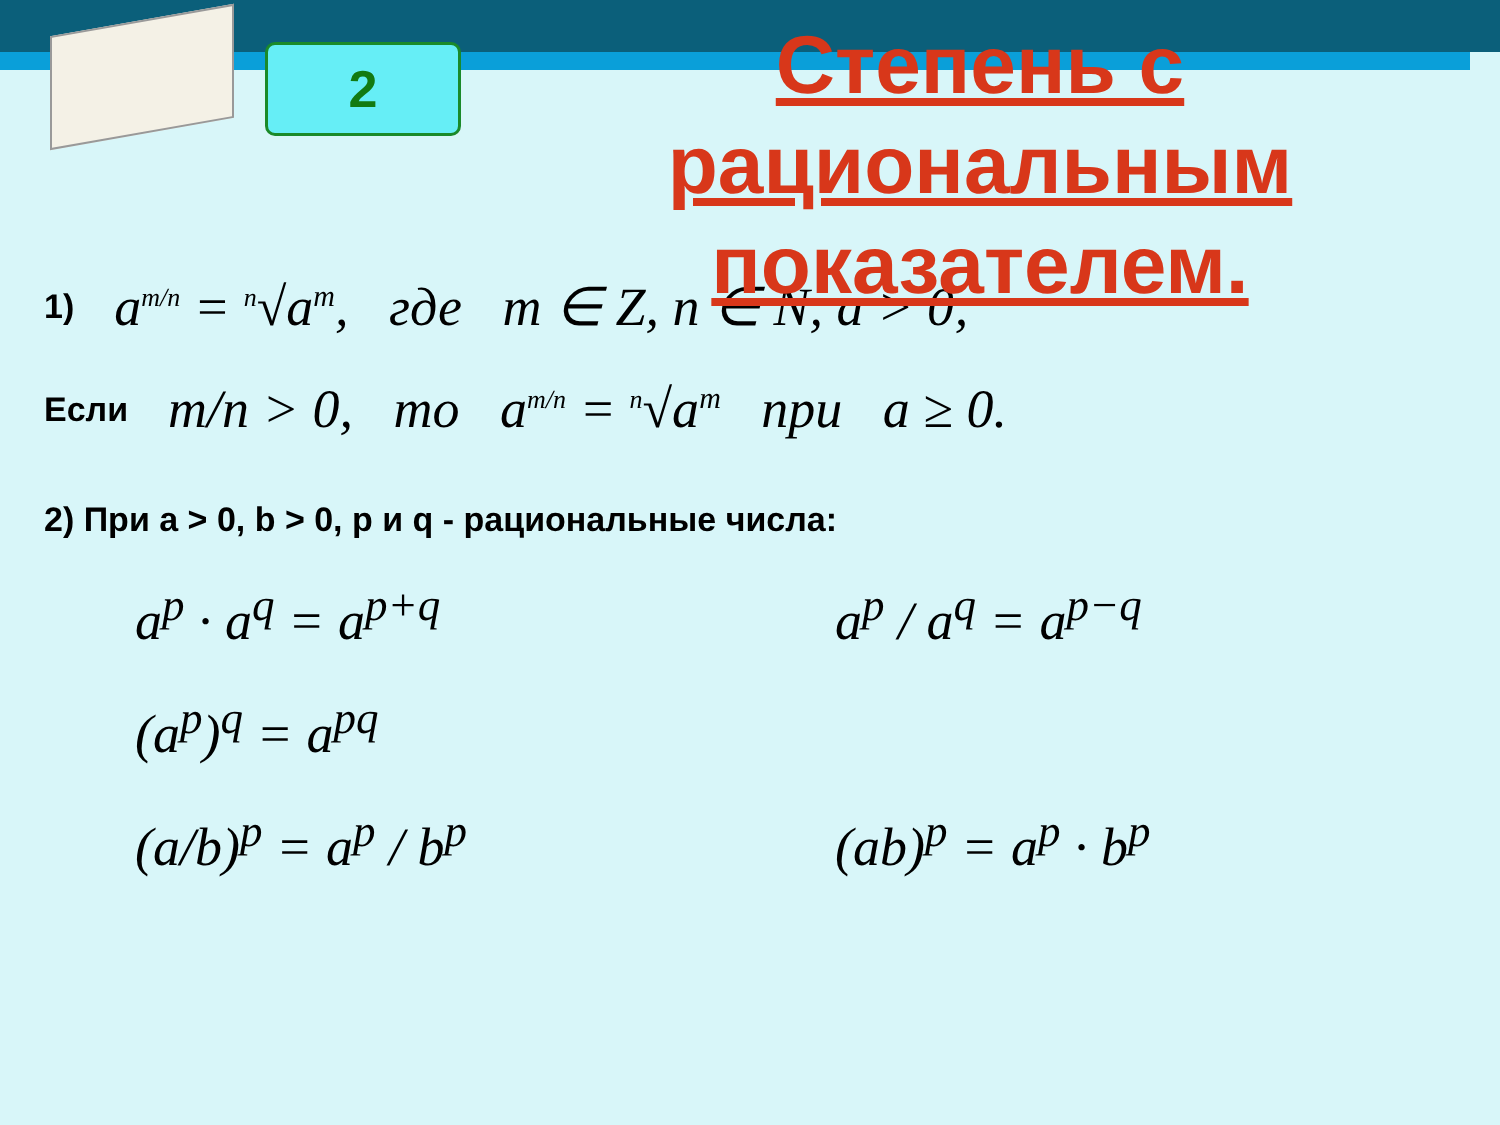2
Степень с рациональным показателем.
1) a<sup>m/n</sup> = <sup>n</sup>√a<sup>m</sup>, где m ∈ Z, n ∈ N, a > 0;
Если m/n > 0, то a<sup>m/n</sup> = <sup>n</sup>√a<sup>m</sup> при a ≥ 0.
2) При a > 0, b > 0, p и q - рациональные числа:
a<sup>p</sup> · a<sup>q</sup> = a<sup>p+q</sup>
a<sup>p</sup> / a<sup>q</sup> = a<sup>p−q</sup>
(a<sup>p</sup>)<sup>q</sup> = a<sup>pq</sup>
(a/b)<sup>p</sup> = a<sup>p</sup> / b<sup>p</sup>
(ab)<sup>p</sup> = a<sup>p</sup> · b<sup>p</sup>